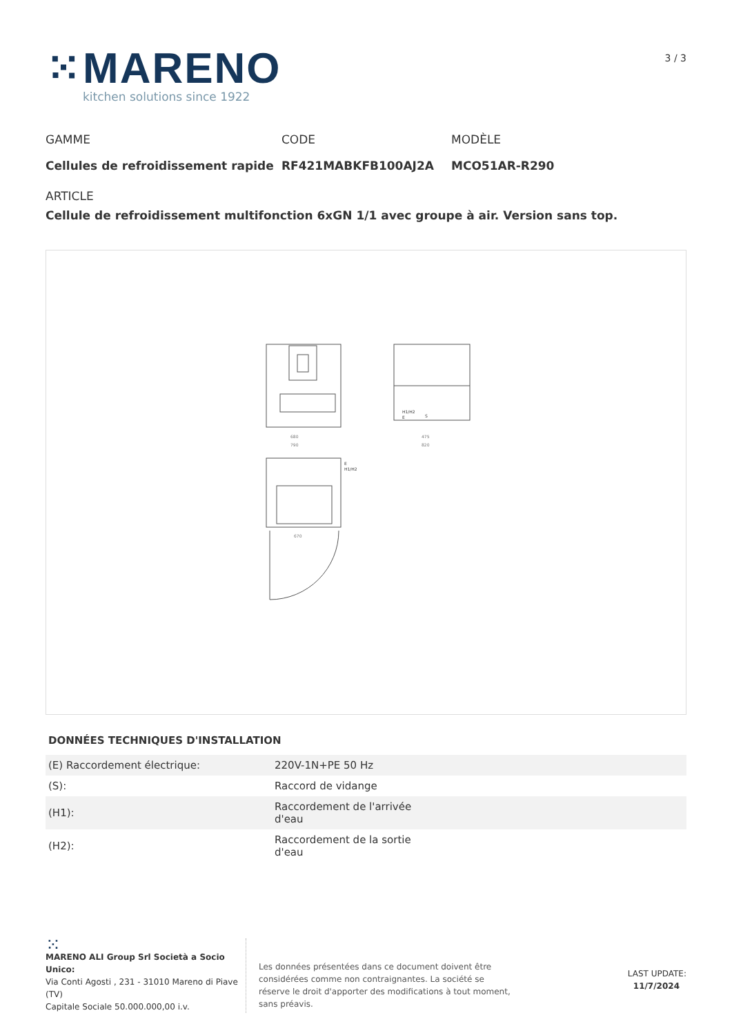⁙MARENO
kitchen solutions since 1922
3 / 3
GAMME
Cellules de refroidissement rapide
CODE
RF421MABKFB100AJ2A
MODÈLE
MCO51AR-R290
ARTICLE
Cellule de refroidissement multifonction 6xGN 1/1 avec groupe à air. Version sans top.
680
790
475
820
H1/H2
E
S
E
H1/H2
670
DONNÉES TECHNIQUES D'INSTALLATION
| (E) Raccordement électrique: | 220V-1N+PE 50 Hz |
| (S): | Raccord de vidange |
| (H1): | Raccordement de l'arrivée d'eau |
| (H2): | Raccordement de la sortie d'eau |
⁙
MARENO ALI Group Srl Società a Socio Unico:
Via Conti Agosti , 231 - 31010 Mareno di Piave (TV)
Capitale Sociale 50.000.000,00 i.v.
Les données présentées dans ce document doivent être considérées comme non contraignantes. La société se réserve le droit d'apporter des modifications à tout moment, sans préavis.
LAST UPDATE:
11/7/2024